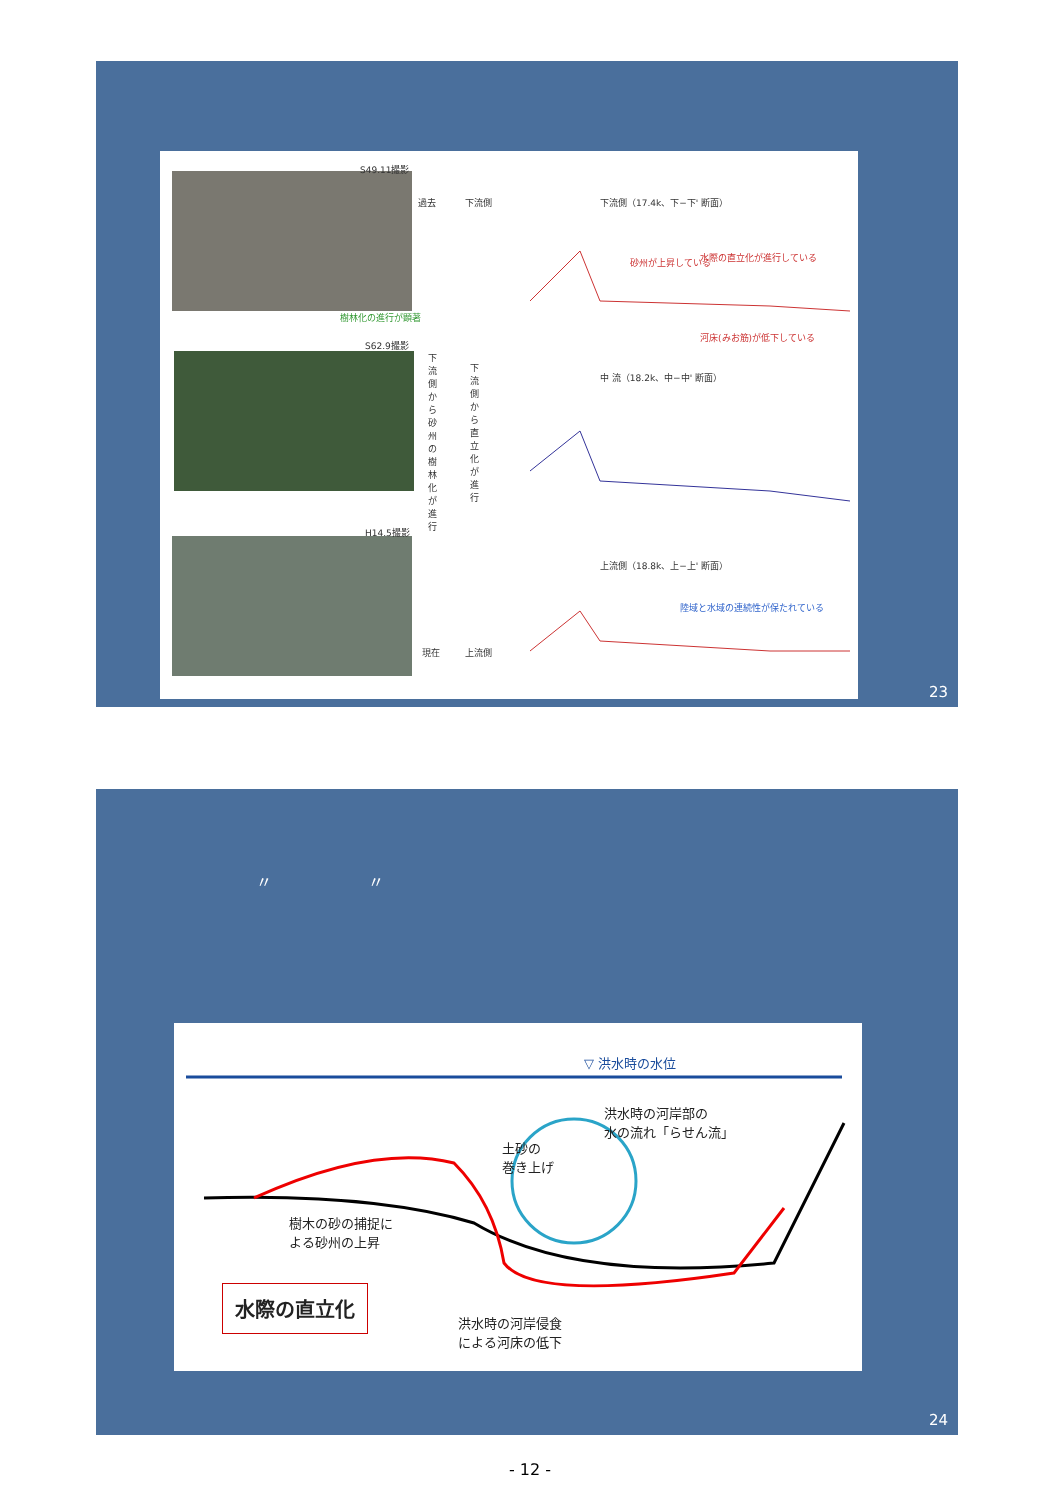S49.11撮影
S62.9撮影
H14.5撮影
樹林化の進行が顕著
過去 下流側
下流側から砂州の樹林化が進行
下流側から直立化が進行
現在 上流側
下流側（17.4k、下−下' 断面）
砂州が上昇している 水際の直立化が進行している
河床(みお筋)が低下している
中 流（18.2k、中−中' 断面）
上流側（18.8k、上−上' 断面）
陸域と水域の連続性が保たれている
23
〃　　　　　　〃
▽ 洪水時の水位
洪水時の河岸部の
水の流れ「らせん流」
土砂の
巻き上げ
樹木の砂の捕捉に
よる砂州の上昇
水際の直立化
洪水時の河岸侵食
による河床の低下
24
- 12 -